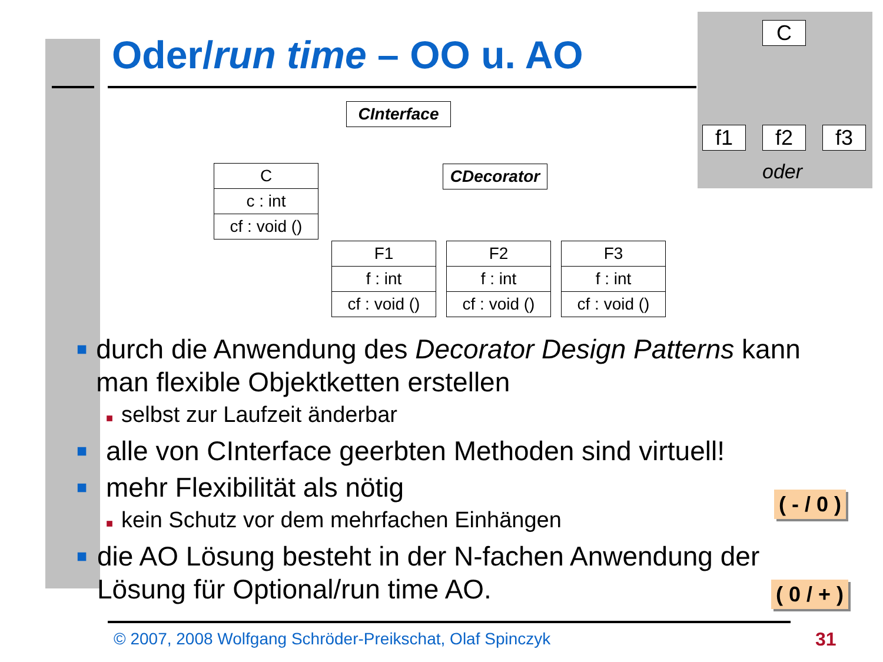Oder/run time – OO u. AO
C
f1 f2 f3
oder
CInterface
C
c : int
cf : void ()
CDecorator
F1
f : int
cf : void ()
F2
f : int
cf : void ()
F3
f : int
cf : void ()
■ durch die Anwendung des Decorator Design Patterns kann man flexible Objektketten erstellen
■ selbst zur Laufzeit änderbar
■ alle von CInterface geerbten Methoden sind virtuell!
■ mehr Flexibilität als nötig
■ kein Schutz vor dem mehrfachen Einhängen
■ die AO Lösung besteht in der N-fachen Anwendung der Lösung für Optional/run time AO.
( - / 0 )
( 0 / + )
© 2007, 2008 Wolfgang Schröder-Preikschat, Olaf Spinczyk
31